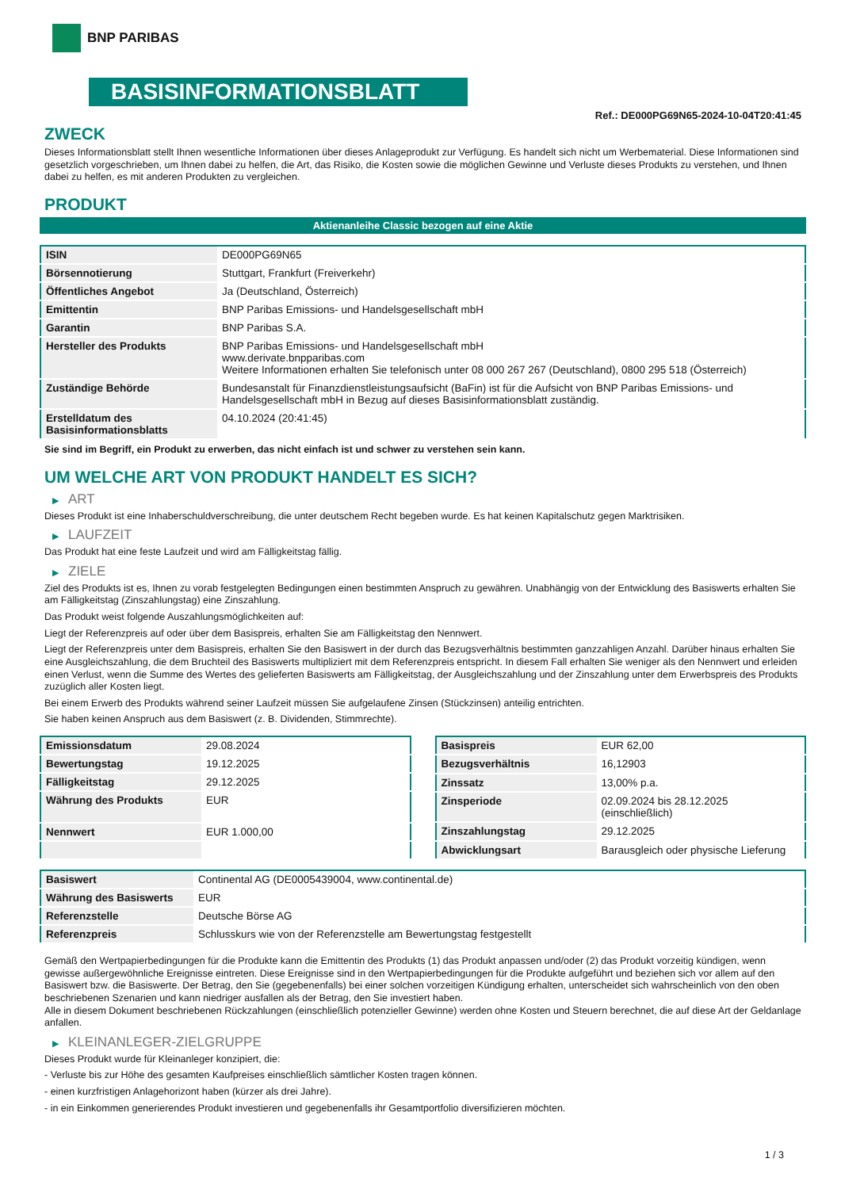BNP PARIBAS
BASISINFORMATIONSBLATT
Ref.: DE000PG69N65-2024-10-04T20:41:45
ZWECK
Dieses Informationsblatt stellt Ihnen wesentliche Informationen über dieses Anlageprodukt zur Verfügung. Es handelt sich nicht um Werbematerial. Diese Informationen sind gesetzlich vorgeschrieben, um Ihnen dabei zu helfen, die Art, das Risiko, die Kosten sowie die möglichen Gewinne und Verluste dieses Produkts zu verstehen, und Ihnen dabei zu helfen, es mit anderen Produkten zu vergleichen.
PRODUKT
Aktienanleihe Classic bezogen auf eine Aktie
| ISIN | DE000PG69N65 |
| Börsennotierung | Stuttgart, Frankfurt (Freiverkehr) |
| Öffentliches Angebot | Ja (Deutschland, Österreich) |
| Emittentin | BNP Paribas Emissions- und Handelsgesellschaft mbH |
| Garantin | BNP Paribas S.A. |
| Hersteller des Produkts | BNP Paribas Emissions- und Handelsgesellschaft mbH www.derivate.bnpparibas.com Weitere Informationen erhalten Sie telefonisch unter 08 000 267 267 (Deutschland), 0800 295 518 (Österreich) |
| Zuständige Behörde | Bundesanstalt für Finanzdienstleistungsaufsicht (BaFin) ist für die Aufsicht von BNP Paribas Emissions- und Handelsgesellschaft mbH in Bezug auf dieses Basisinformationsblatt zuständig. |
| Erstelldatum des Basisinformationsblatts | 04.10.2024 (20:41:45) |
Sie sind im Begriff, ein Produkt zu erwerben, das nicht einfach ist und schwer zu verstehen sein kann.
UM WELCHE ART VON PRODUKT HANDELT ES SICH?
▶ ART
Dieses Produkt ist eine Inhaberschuldverschreibung, die unter deutschem Recht begeben wurde. Es hat keinen Kapitalschutz gegen Marktrisiken.
▶ LAUFZEIT
Das Produkt hat eine feste Laufzeit und wird am Fälligkeitstag fällig.
▶ ZIELE
Ziel des Produkts ist es, Ihnen zu vorab festgelegten Bedingungen einen bestimmten Anspruch zu gewähren. Unabhängig von der Entwicklung des Basiswerts erhalten Sie am Fälligkeitstag (Zinszahlungstag) eine Zinszahlung.
Das Produkt weist folgende Auszahlungsmöglichkeiten auf:
Liegt der Referenzpreis auf oder über dem Basispreis, erhalten Sie am Fälligkeitstag den Nennwert.
Liegt der Referenzpreis unter dem Basispreis, erhalten Sie den Basiswert in der durch das Bezugsverhältnis bestimmten ganzzahligen Anzahl. Darüber hinaus erhalten Sie eine Ausgleichszahlung, die dem Bruchteil des Basiswerts multipliziert mit dem Referenzpreis entspricht. In diesem Fall erhalten Sie weniger als den Nennwert und erleiden einen Verlust, wenn die Summe des Wertes des gelieferten Basiswerts am Fälligkeitstag, der Ausgleichszahlung und der Zinszahlung unter dem Erwerbspreis des Produkts zuzüglich aller Kosten liegt.
Bei einem Erwerb des Produkts während seiner Laufzeit müssen Sie aufgelaufene Zinsen (Stückzinsen) anteilig entrichten.
Sie haben keinen Anspruch aus dem Basiswert (z. B. Dividenden, Stimmrechte).
| Emissionsdatum | 29.08.2024 |
| Bewertungstag | 19.12.2025 |
| Fälligkeitstag | 29.12.2025 |
| Währung des Produkts | EUR |
| Nennwert | EUR 1.000,00 |
| Basispreis | EUR 62,00 |
| Bezugsverhältnis | 16,12903 |
| Zinssatz | 13,00% p.a. |
| Zinsperiode | 02.09.2024 bis 28.12.2025 (einschließlich) |
| Zinszahlungstag | 29.12.2025 |
| Abwicklungsart | Barausgleich oder physische Lieferung |
| Basiswert | Continental AG (DE0005439004, www.continental.de) |
| Währung des Basiswerts | EUR |
| Referenzstelle | Deutsche Börse AG |
| Referenzpreis | Schlusskurs wie von der Referenzstelle am Bewertungstag festgestellt |
Gemäß den Wertpapierbedingungen für die Produkte kann die Emittentin des Produkts (1) das Produkt anpassen und/oder (2) das Produkt vorzeitig kündigen, wenn gewisse außergewöhnliche Ereignisse eintreten. Diese Ereignisse sind in den Wertpapierbedingungen für die Produkte aufgeführt und beziehen sich vor allem auf den Basiswert bzw. die Basiswerte. Der Betrag, den Sie (gegebenenfalls) bei einer solchen vorzeitigen Kündigung erhalten, unterscheidet sich wahrscheinlich von den oben beschriebenen Szenarien und kann niedriger ausfallen als der Betrag, den Sie investiert haben.
Alle in diesem Dokument beschriebenen Rückzahlungen (einschließlich potenzieller Gewinne) werden ohne Kosten und Steuern berechnet, die auf diese Art der Geldanlage anfallen.
▶ KLEINANLEGER-ZIELGRUPPE
Dieses Produkt wurde für Kleinanleger konzipiert, die:
- Verluste bis zur Höhe des gesamten Kaufpreises einschließlich sämtlicher Kosten tragen können.
- einen kurzfristigen Anlagehorizont haben (kürzer als drei Jahre).
- in ein Einkommen generierendes Produkt investieren und gegebenenfalls ihr Gesamtportfolio diversifizieren möchten.
1 / 3